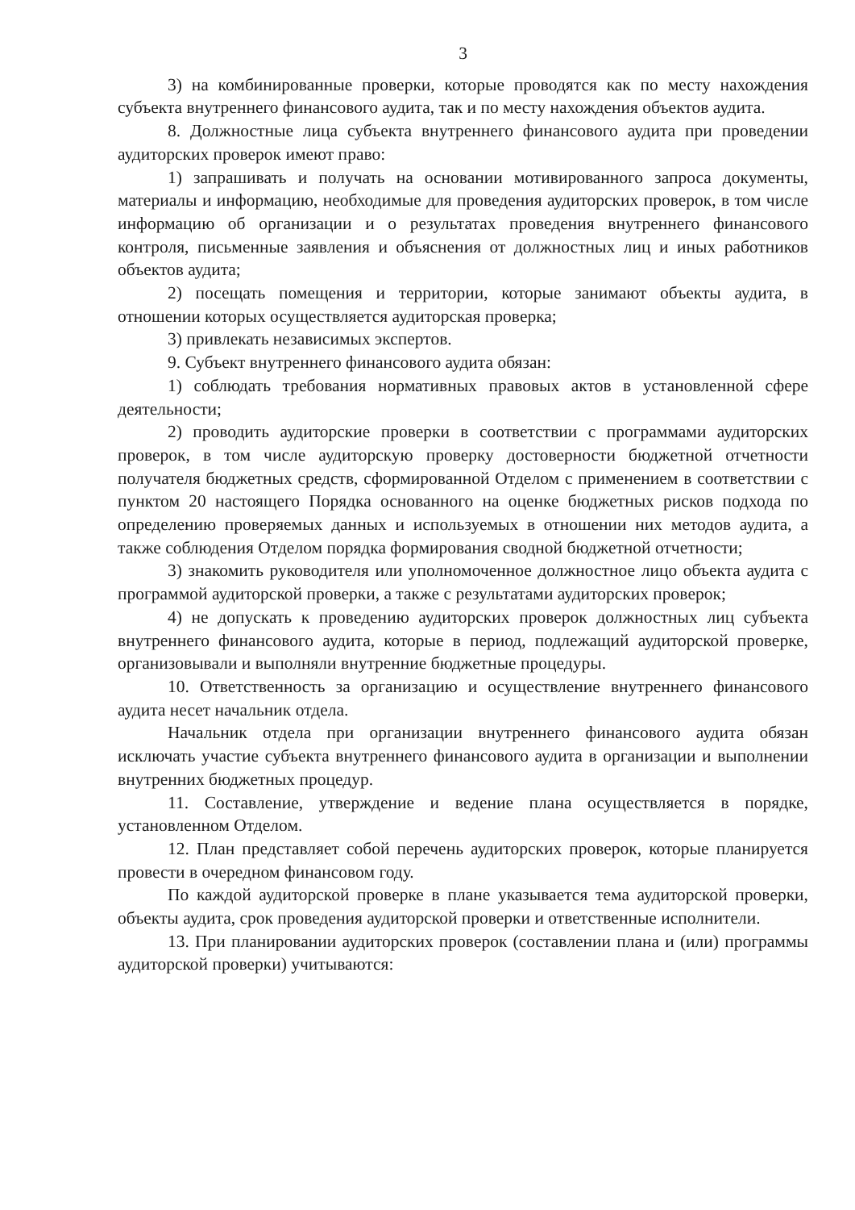3
3) на комбинированные проверки, которые проводятся как по месту нахождения субъекта внутреннего финансового аудита, так и по месту нахождения объектов аудита.
8. Должностные лица субъекта внутреннего финансового аудита при проведении аудиторских проверок имеют право:
1) запрашивать и получать на основании мотивированного запроса документы, материалы и информацию, необходимые для проведения аудиторских проверок, в том числе информацию об организации и о результатах проведения внутреннего финансового контроля, письменные заявления и объяснения от должностных лиц и иных работников объектов аудита;
2) посещать помещения и территории, которые занимают объекты аудита, в отношении которых осуществляется аудиторская проверка;
3) привлекать независимых экспертов.
9. Субъект внутреннего финансового аудита обязан:
1) соблюдать требования нормативных правовых актов в установленной сфере деятельности;
2) проводить аудиторские проверки в соответствии с программами аудиторских проверок, в том числе аудиторскую проверку достоверности бюджетной отчетности получателя бюджетных средств, сформированной Отделом с применением в соответствии с пунктом 20 настоящего Порядка основанного на оценке бюджетных рисков подхода по определению проверяемых данных и используемых в отношении них методов аудита, а также соблюдения Отделом порядка формирования сводной бюджетной отчетности;
3) знакомить руководителя или уполномоченное должностное лицо объекта аудита с программой аудиторской проверки, а также с результатами аудиторских проверок;
4) не допускать к проведению аудиторских проверок должностных лиц субъекта внутреннего финансового аудита, которые в период, подлежащий аудиторской проверке, организовывали и выполняли внутренние бюджетные процедуры.
10. Ответственность за организацию и осуществление внутреннего финансового аудита несет начальник отдела.
Начальник отдела при организации внутреннего финансового аудита обязан исключать участие субъекта внутреннего финансового аудита в организации и выполнении внутренних бюджетных процедур.
11. Составление, утверждение и ведение плана осуществляется в порядке, установленном Отделом.
12. План представляет собой перечень аудиторских проверок, которые планируется провести в очередном финансовом году.
По каждой аудиторской проверке в плане указывается тема аудиторской проверки, объекты аудита, срок проведения аудиторской проверки и ответственные исполнители.
13. При планировании аудиторских проверок (составлении плана и (или) программы аудиторской проверки) учитываются: